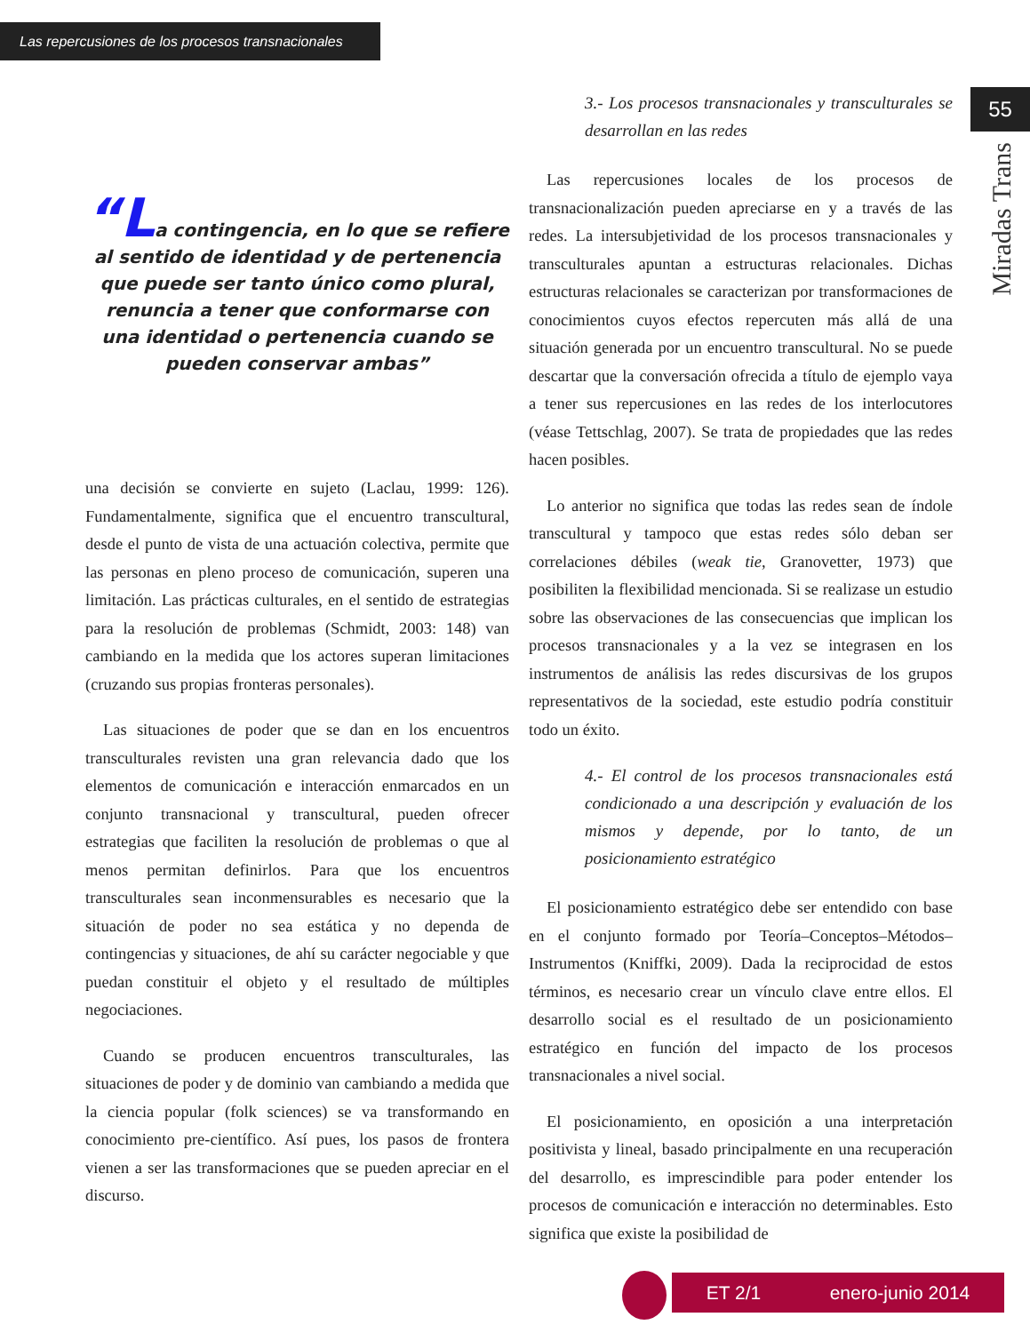Las repercusiones de los procesos transnacionales
55
Miradas Trans
“La contingencia, en lo que se refiere al sentido de identidad y de pertenencia que puede ser tanto único como plural, renuncia a tener que conformarse con una identidad o pertenencia cuando se pueden conservar ambas”
una decisión se convierte en sujeto (Laclau, 1999: 126). Fundamentalmente, significa que el encuentro transcultural, desde el punto de vista de una actuación colectiva, permite que las personas en pleno proceso de comunicación, superen una limitación. Las prácticas culturales, en el sentido de estrategias para la resolución de problemas (Schmidt, 2003: 148) van cambiando en la medida que los actores superan limitaciones (cruzando sus propias fronteras personales).
Las situaciones de poder que se dan en los encuentros transculturales revisten una gran relevancia dado que los elementos de comunicación e interacción enmarcados en un conjunto transnacional y transcultural, pueden ofrecer estrategias que faciliten la resolución de problemas o que al menos permitan definirlos. Para que los encuentros transculturales sean inconmensurables es necesario que la situación de poder no sea estática y no dependa de contingencias y situaciones, de ahí su carácter negociable y que puedan constituir el objeto y el resultado de múltiples negociaciones.
Cuando se producen encuentros transculturales, las situaciones de poder y de dominio van cambiando a medida que la ciencia popular (folk sciences) se va transformando en conocimiento pre-científico. Así pues, los pasos de frontera vienen a ser las transformaciones que se pueden apreciar en el discurso.
3.- Los procesos transnacionales y transculturales se desarrollan en las redes
Las repercusiones locales de los procesos de transnacionalización pueden apreciarse en y a través de las redes. La intersubjetividad de los procesos transnacionales y transculturales apuntan a estructuras relacionales. Dichas estructuras relacionales se caracterizan por transformaciones de conocimientos cuyos efectos repercuten más allá de una situación generada por un encuentro transcultural. No se puede descartar que la conversación ofrecida a título de ejemplo vaya a tener sus repercusiones en las redes de los interlocutores (véase Tettschlag, 2007). Se trata de propiedades que las redes hacen posibles.
Lo anterior no significa que todas las redes sean de índole transcultural y tampoco que estas redes sólo deban ser correlaciones débiles (weak tie, Granovetter, 1973) que posibiliten la flexibilidad mencionada. Si se realizase un estudio sobre las observaciones de las consecuencias que implican los procesos transnacionales y a la vez se integrasen en los instrumentos de análisis las redes discursivas de los grupos representativos de la sociedad, este estudio podría constituir todo un éxito.
4.- El control de los procesos transnacionales está condicionado a una descripción y evaluación de los mismos y depende, por lo tanto, de un posicionamiento estratégico
El posicionamiento estratégico debe ser entendido con base en el conjunto formado por Teoría–Conceptos–Métodos–Instrumentos (Kniffki, 2009). Dada la reciprocidad de estos términos, es necesario crear un vínculo clave entre ellos. El desarrollo social es el resultado de un posicionamiento estratégico en función del impacto de los procesos transnacionales a nivel social.
El posicionamiento, en oposición a una interpretación positivista y lineal, basado principalmente en una recuperación del desarrollo, es imprescindible para poder entender los procesos de comunicación e interacción no determinables. Esto significa que existe la posibilidad de
ET 2/1 enero-junio 2014